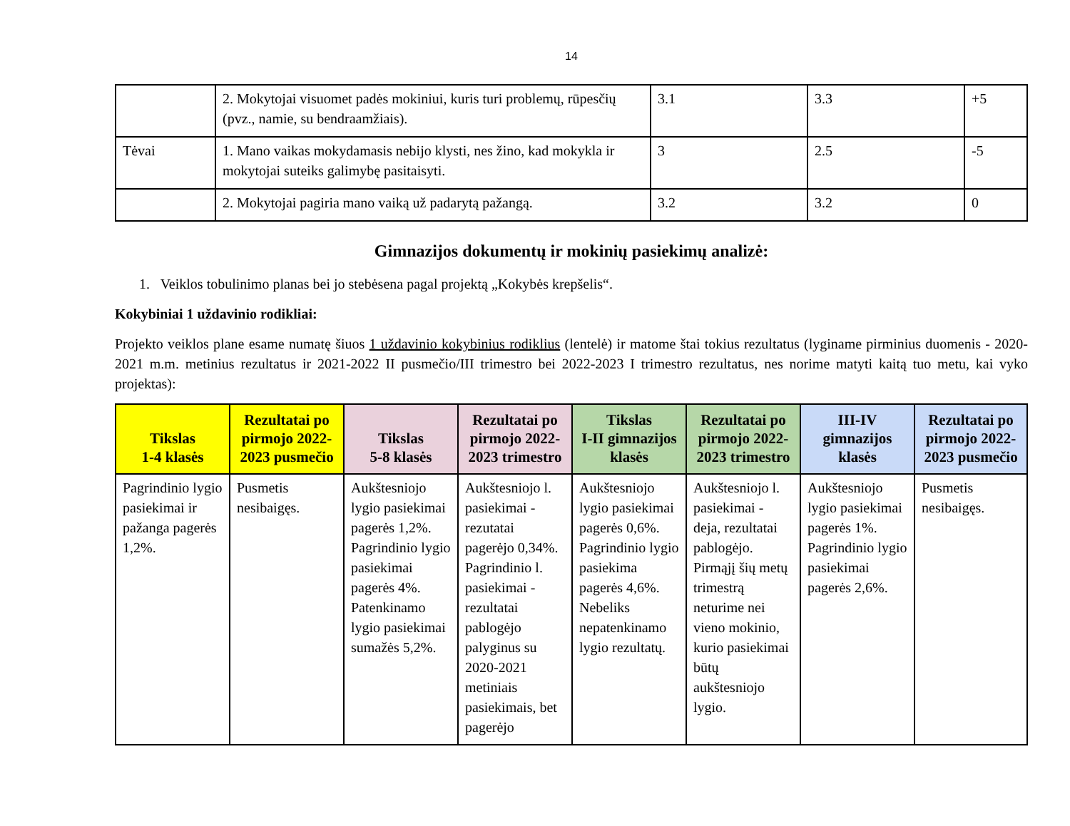14
| | 2. Mokytojai visuomet padės mokiniui, kuris turi problemų, rūpesčių (pvz., namie, su bendraamžiais). | 3.1 | 3.3 | +5 |
| Tėvai | 1. Mano vaikas mokydamasis nebijo klysti, nes žino, kad mokykla ir mokytojai suteiks galimybę pasitaisyti. | 3 | 2.5 | -5 |
| | 2. Mokytojai pagiria mano vaiką už padarytą pažangą. | 3.2 | 3.2 | 0 |
Gimnazijos dokumentų ir mokinių pasiekimų analizė:
1. Veiklos tobulinimo planas bei jo stebėsena pagal projektą „Kokybės krepšelis“.
Kokybiniai 1 uždavinio rodikliai:
Projekto veiklos plane esame numatę šiuos 1 uždavinio kokybinius rodiklius (lentelė) ir matome štai tokius rezultatus (lyginame pirminius duomenis - 2020-2021 m.m. metinius rezultatus ir 2021-2022 II pusmečio/III trimestro bei 2022-2023 I trimestro rezultatus, nes norime matyti kaitą tuo metu, kai vyko projektas):
| Tikslas 1-4 klasės | Rezultatai po pirmojo 2022-2023 pusmečio | Tikslas 5-8 klasės | Rezultatai po pirmojo 2022-2023 trimestro | Tikslas I-II gimnazijos klasės | Rezultatai po pirmojo 2022-2023 trimestro | III-IV gimnazijos klasės | Rezultatai po pirmojo 2022-2023 pusmečio |
| --- | --- | --- | --- | --- | --- | --- | --- |
| Pagrindinio lygio pasiekimai ir pažanga pagerės 1,2%. | Pusmetis nesibaigęs. | Aukštesniojo lygio pasiekimai pagerės 1,2%. Pagrindinio lygio pasiekimai pagerės 4%. Patenkinamo lygio pasiekimai sumažės 5,2%. | Aukštesniojo l. pasiekimai - rezutatai pagerėjo 0,34%. Pagrindinio l. pasiekimai - rezultatai pablogėjo palyginus su 2020-2021 metiniais pasiekimais, bet pagerėjo | Aukštesniojo lygio pasiekimai pagerės 0,6%. Pagrindinio lygio pasiekima pagerės 4,6%. Nebeliks nepatenkinamo lygio rezultatų. | Aukštesniojo l. pasiekimai - deja, rezultatai pablogėjo. Pirmąjį šių metų trimestrą neturime nei vieno mokinio, kurio pasiekimai būtų aukštesniojo lygio. | Aukštesniojo lygio pasiekimai pagerės 1%. Pagrindinio lygio pasiekimai pagerės 2,6%. | Pusmetis nesibaigęs. |